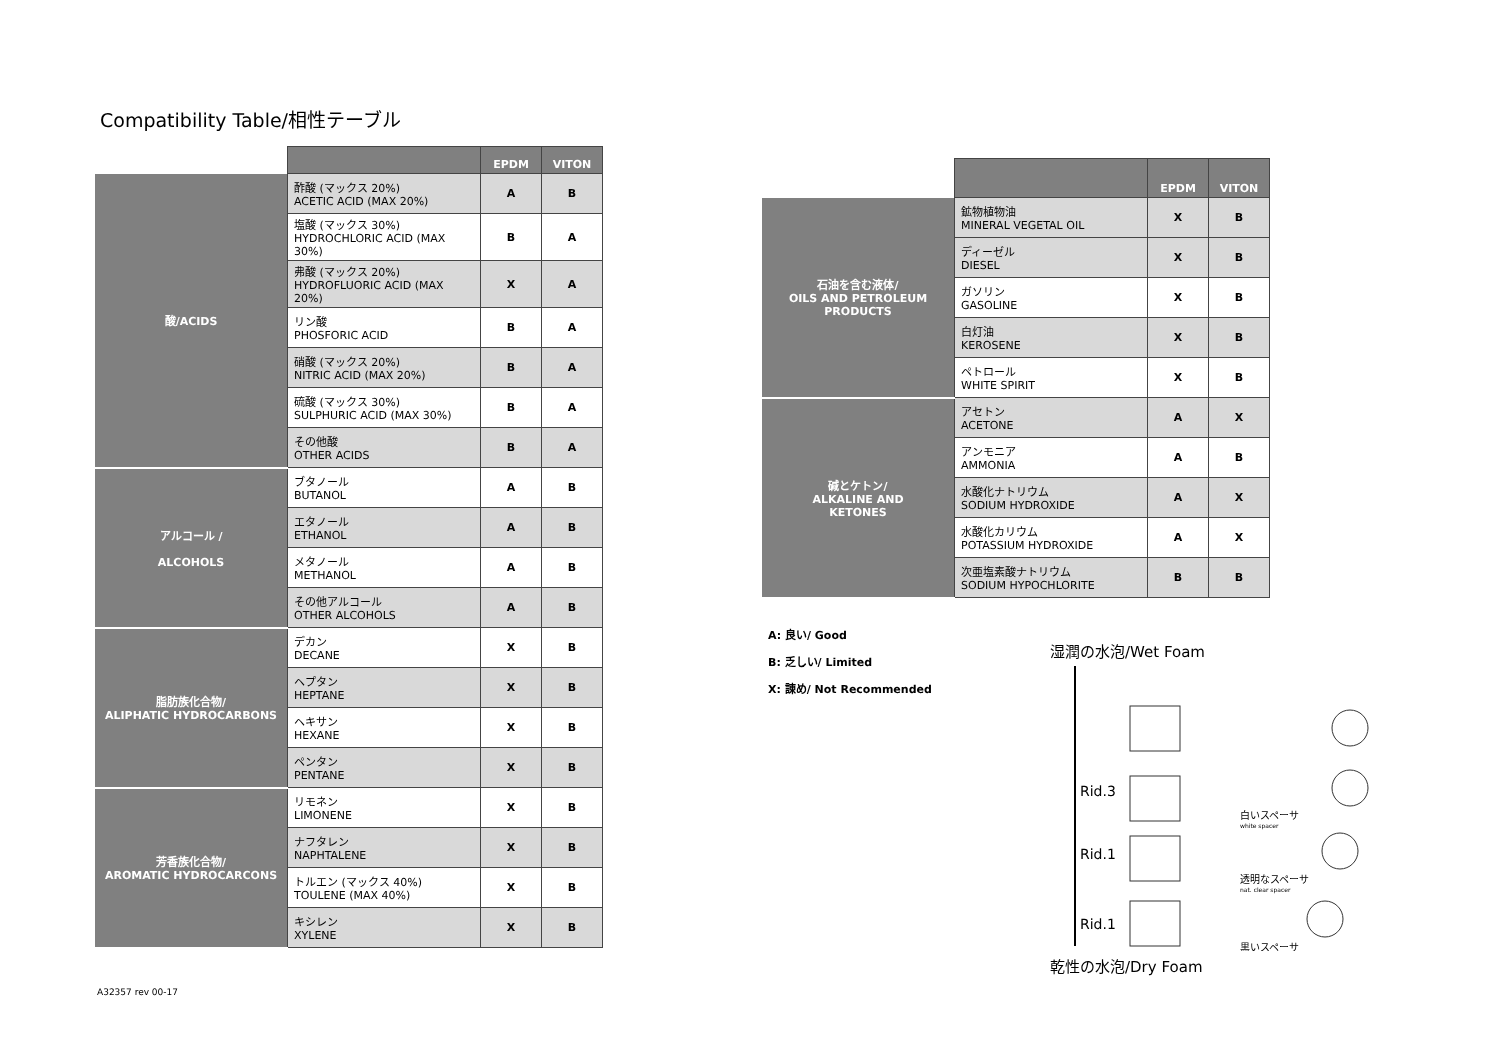Compatibility Table/相性テーブル
| | | EPDM | VITON |
| 酸/ACIDS | 酢酸 (マックス 20%) ACETIC ACID (MAX 20%) | A | B |
| | 塩酸 (マックス 30%) HYDROCHLORIC ACID (MAX 30%) | B | A |
| | 弗酸 (マックス 20%) HYDROFLUORIC ACID (MAX 20%) | X | A |
| | リン酸 PHOSFORIC ACID | B | A |
| | 硝酸 (マックス 20%) NITRIC ACID (MAX 20%) | B | A |
| | 硫酸 (マックス 30%) SULPHURIC ACID (MAX 30%) | B | A |
| | その他酸 OTHER ACIDS | B | A |
| アルコール / ALCOHOLS | ブタノール BUTANOL | A | B |
| | エタノール ETHANOL | A | B |
| | メタノール METHANOL | A | B |
| | その他アルコール OTHER ALCOHOLS | A | B |
| 脂肪族化合物/ ALIPHATIC HYDROCARBONS | デカン DECANE | X | B |
| | ヘプタン HEPTANE | X | B |
| | ヘキサン HEXANE | X | B |
| | ペンタン PENTANE | X | B |
| 芳香族化合物/ AROMATIC HYDROCARCONS | リモネン LIMONENE | X | B |
| | ナフタレン NAPHTALENE | X | B |
| | トルエン (マックス 40%) TOULENE (MAX 40%) | X | B |
| | キシレン XYLENE | X | B |
| | | EPDM | VITON |
| 石油を含む液体/ OILS AND PETROLEUM PRODUCTS | 鉱物植物油 MINERAL VEGETAL OIL | X | B |
| | ディーゼル DIESEL | X | B |
| | ガソリン GASOLINE | X | B |
| | 白灯油 KEROSENE | X | B |
| | ペトロール WHITE SPIRIT | X | B |
| 碱とケトン/ ALKALINE AND KETONES | アセトン ACETONE | A | X |
| | アンモニア AMMONIA | A | B |
| | 水酸化ナトリウム SODIUM HYDROXIDE | A | X |
| | 水酸化カリウム POTASSIUM HYDROXIDE | A | X |
| | 次亜塩素酸ナトリウム SODIUM HYPOCHLORITE | B | B |
A: 良い/ Good
B: 乏しい/ Limited
X: 諌め/ Not Recommended
湿潤の水泡/Wet Foam
Rid.3
Rid.1
Rid.1
白いスペーサ
white spacer
透明なスペーサ
nat. clear spacer
黒いスペーサ
乾性の水泡/Dry Foam
A32357 rev 00-17